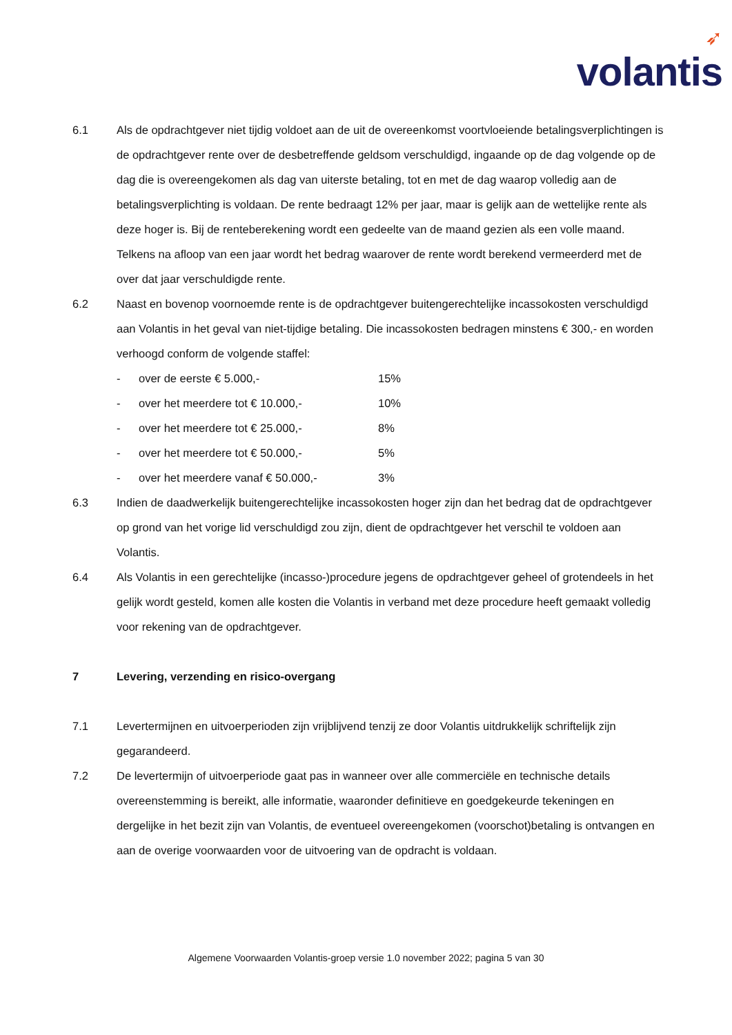➶
volantis
6.1 Als de opdrachtgever niet tijdig voldoet aan de uit de overeenkomst voortvloeiende betalingsverplichtingen is de opdrachtgever rente over de desbetreffende geldsom verschuldigd, ingaande op de dag volgende op de dag die is overeengekomen als dag van uiterste betaling, tot en met de dag waarop volledig aan de betalingsverplichting is voldaan. De rente bedraagt 12% per jaar, maar is gelijk aan de wettelijke rente als deze hoger is. Bij de renteberekening wordt een gedeelte van de maand gezien als een volle maand. Telkens na afloop van een jaar wordt het bedrag waarover de rente wordt berekend vermeerderd met de over dat jaar verschuldigde rente.
6.2 Naast en bovenop voornoemde rente is de opdrachtgever buitengerechtelijke incassokosten verschuldigd aan Volantis in het geval van niet-tijdige betaling. Die incassokosten bedragen minstens € 300,- en worden verhoogd conform de volgende staffel:
- over de eerste € 5.000,- 15%
- over het meerdere tot € 10.000,- 10%
- over het meerdere tot € 25.000,- 8%
- over het meerdere tot € 50.000,- 5%
- over het meerdere vanaf € 50.000,- 3%
6.3 Indien de daadwerkelijk buitengerechtelijke incassokosten hoger zijn dan het bedrag dat de opdrachtgever op grond van het vorige lid verschuldigd zou zijn, dient de opdrachtgever het verschil te voldoen aan Volantis.
6.4 Als Volantis in een gerechtelijke (incasso-)procedure jegens de opdrachtgever geheel of grotendeels in het gelijk wordt gesteld, komen alle kosten die Volantis in verband met deze procedure heeft gemaakt volledig voor rekening van de opdrachtgever.
7 Levering, verzending en risico-overgang
7.1 Levertermijnen en uitvoerperioden zijn vrijblijvend tenzij ze door Volantis uitdrukkelijk schriftelijk zijn gegarandeerd.
7.2 De levertermijn of uitvoerperiode gaat pas in wanneer over alle commerciële en technische details overeenstemming is bereikt, alle informatie, waaronder definitieve en goedgekeurde tekeningen en dergelijke in het bezit zijn van Volantis, de eventueel overeengekomen (voorschot)betaling is ontvangen en aan de overige voorwaarden voor de uitvoering van de opdracht is voldaan.
Algemene Voorwaarden Volantis-groep versie 1.0 november 2022; pagina 5 van 30